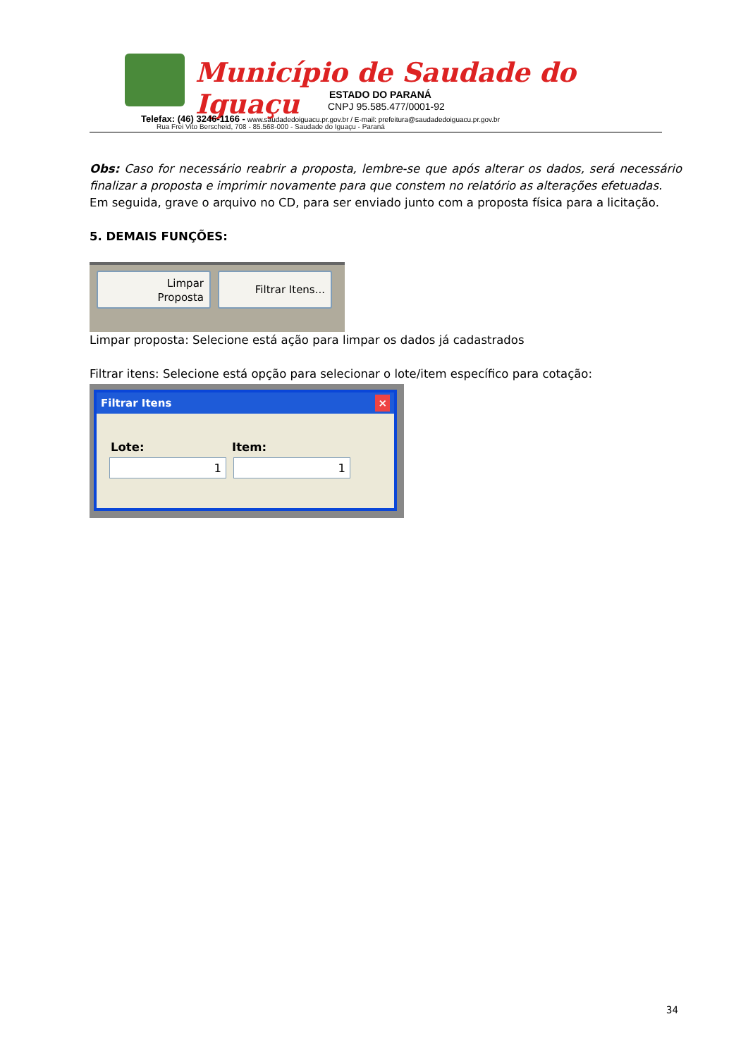Município de Saudade do Iguaçu
ESTADO DO PARANÁ
CNPJ 95.585.477/0001-92
Telefax: (46) 3246-1166 - www.saudadedoiguacu.pr.gov.br / E-mail: prefeitura@saudadedoiguacu.pr.gov.br
Rua Frei Vito Berscheid, 708 - 85.568-000 - Saudade do Iguaçu - Paraná
Obs: Caso for necessário reabrir a proposta, lembre-se que após alterar os dados, será necessário finalizar a proposta e imprimir novamente para que constem no relatório as alterações efetuadas.
Em seguida, grave o arquivo no CD, para ser enviado junto com a proposta física para a licitação.
5. DEMAIS FUNÇÕES:
Limpar
Proposta
Filtrar Itens...
Limpar proposta: Selecione está ação para limpar os dados já cadastrados
Filtrar itens: Selecione está opção para selecionar o lote/item específico para cotação:
Filtrar Itens ×
Lote: Item:
1 1
34